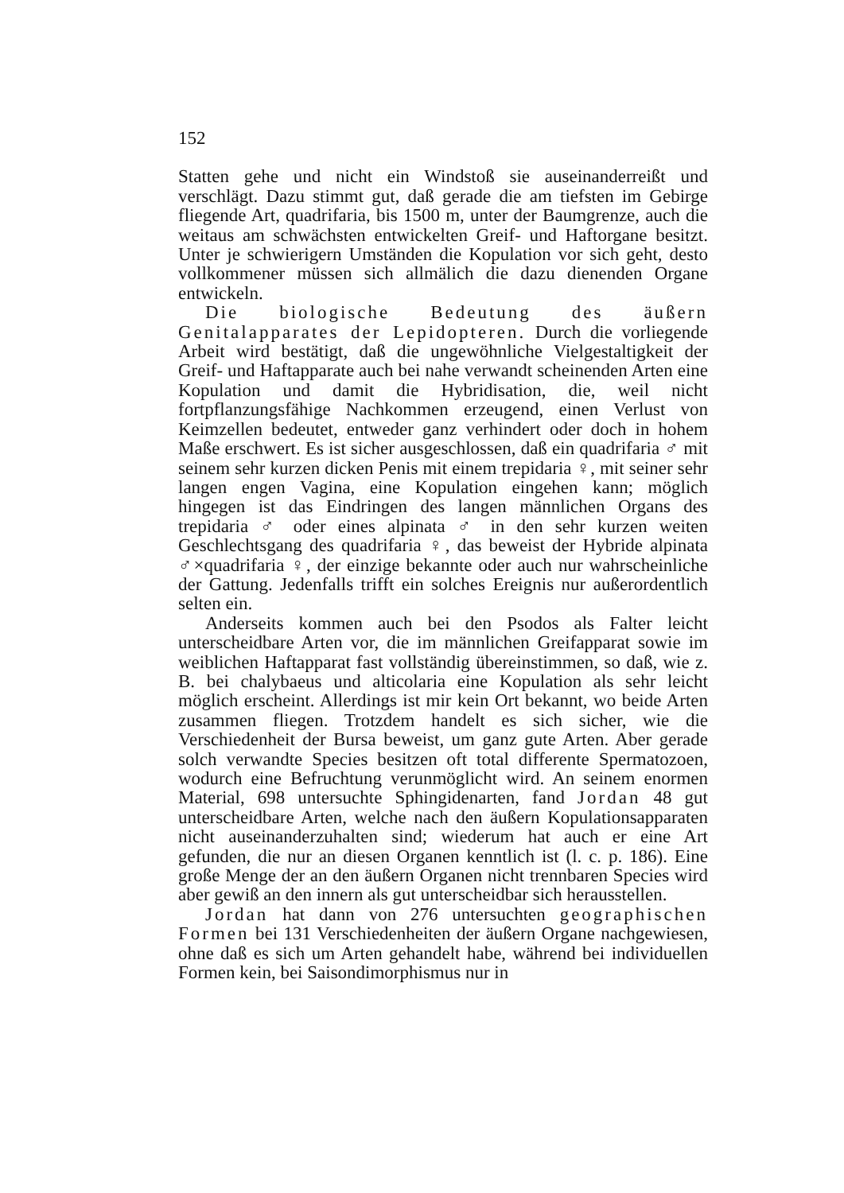152
Statten gehe und nicht ein Windstoß sie auseinanderreißt und verschlägt. Dazu stimmt gut, daß gerade die am tiefsten im Gebirge fliegende Art, quadrifaria, bis 1500 m, unter der Baumgrenze, auch die weitaus am schwächsten entwickelten Greif- und Haftorgane besitzt. Unter je schwierigern Umständen die Kopulation vor sich geht, desto vollkommener müssen sich allmälich die dazu dienenden Organe entwickeln.
Die biologische Bedeutung des äußern Genitalapparates der Lepidopteren. Durch die vorliegende Arbeit wird bestätigt, daß die ungewöhnliche Vielgestaltigkeit der Greif- und Haftapparate auch bei nahe verwandt scheinenden Arten eine Kopulation und damit die Hybridisation, die, weil nicht fortpflanzungsfähige Nachkommen erzeugend, einen Verlust von Keimzellen bedeutet, entweder ganz verhindert oder doch in hohem Maße erschwert. Es ist sicher ausgeschlossen, daß ein quadrifaria ♂ mit seinem sehr kurzen dicken Penis mit einem trepidaria ♀, mit seiner sehr langen engen Vagina, eine Kopulation eingehen kann; möglich hingegen ist das Eindringen des langen männlichen Organs des trepidaria ♂ oder eines alpinata ♂ in den sehr kurzen weiten Geschlechtsgang des quadrifaria ♀, das beweist der Hybride alpinata ♂×quadrifaria ♀, der einzige bekannte oder auch nur wahrscheinliche der Gattung. Jedenfalls trifft ein solches Ereignis nur außerordentlich selten ein.
Anderseits kommen auch bei den Psodos als Falter leicht unterscheidbare Arten vor, die im männlichen Greifapparat sowie im weiblichen Haftapparat fast vollständig übereinstimmen, so daß, wie z. B. bei chalybaeus und alticolaria eine Kopulation als sehr leicht möglich erscheint. Allerdings ist mir kein Ort bekannt, wo beide Arten zusammen fliegen. Trotzdem handelt es sich sicher, wie die Verschiedenheit der Bursa beweist, um ganz gute Arten. Aber gerade solch verwandte Species besitzen oft total differente Spermatozoen, wodurch eine Befruchtung verunmöglicht wird. An seinem enormen Material, 698 untersuchte Sphingidenarten, fand Jordan 48 gut unterscheidbare Arten, welche nach den äußern Kopulationsapparaten nicht auseinanderzuhalten sind; wiederum hat auch er eine Art gefunden, die nur an diesen Organen kenntlich ist (l. c. p. 186). Eine große Menge der an den äußern Organen nicht trennbaren Species wird aber gewiß an den innern als gut unterscheidbar sich herausstellen.
Jordan hat dann von 276 untersuchten geographischen Formen bei 131 Verschiedenheiten der äußern Organe nachgewiesen, ohne daß es sich um Arten gehandelt habe, während bei individuellen Formen kein, bei Saisondimorphismus nur in